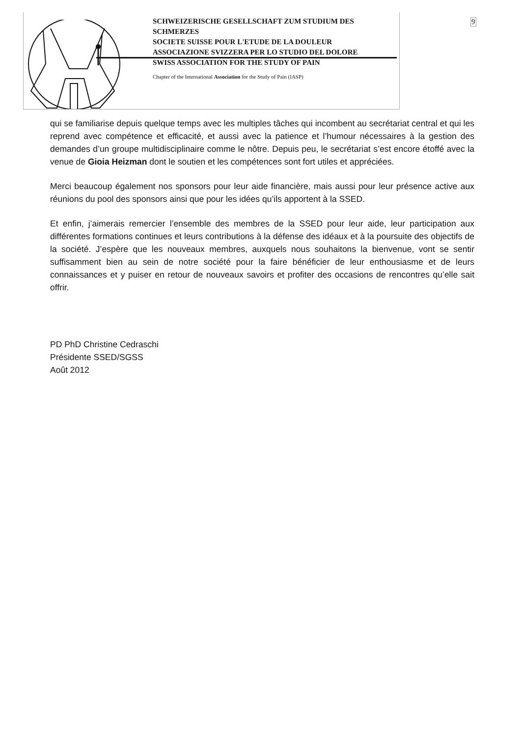9
SCHWEIZERISCHE GESELLSCHAFT ZUM STUDIUM DES SCHMERZES
SOCIETE SUISSE POUR L'ETUDE DE LA DOULEUR
ASSOCIAZIONE SVIZZERA PER LO STUDIO DEL DOLORE
SWISS ASSOCIATION FOR THE STUDY OF PAIN
Chapter of the International Association for the Study of Pain (IASP)
qui se familiarise depuis quelque temps avec les multiples tâches qui incombent au secrétariat central et qui les reprend avec compétence et efficacité, et aussi avec la patience et l’humour nécessaires à la gestion des demandes d’un groupe multidisciplinaire comme le nôtre. Depuis peu, le secrétariat s’est encore étoffé avec la venue de Gioia Heizman dont le soutien et les compétences sont fort utiles et appréciées.
Merci beaucoup également nos sponsors pour leur aide financière, mais aussi pour leur présence active aux réunions du pool des sponsors ainsi que pour les idées qu’ils apportent à la SSED.
Et enfin, j’aimerais remercier l’ensemble des membres de la SSED pour leur aide, leur participation aux différentes formations continues et leurs contributions à la défense des idéaux et à la poursuite des objectifs de la société. J’espère que les nouveaux membres, auxquels nous souhaitons la bienvenue, vont se sentir suffisamment bien au sein de notre société pour la faire bénéficier de leur enthousiasme et de leurs connaissances et y puiser en retour de nouveaux savoirs et profiter des occasions de rencontres qu’elle sait offrir.
PD PhD Christine Cedraschi
Présidente SSED/SGSS
Août 2012